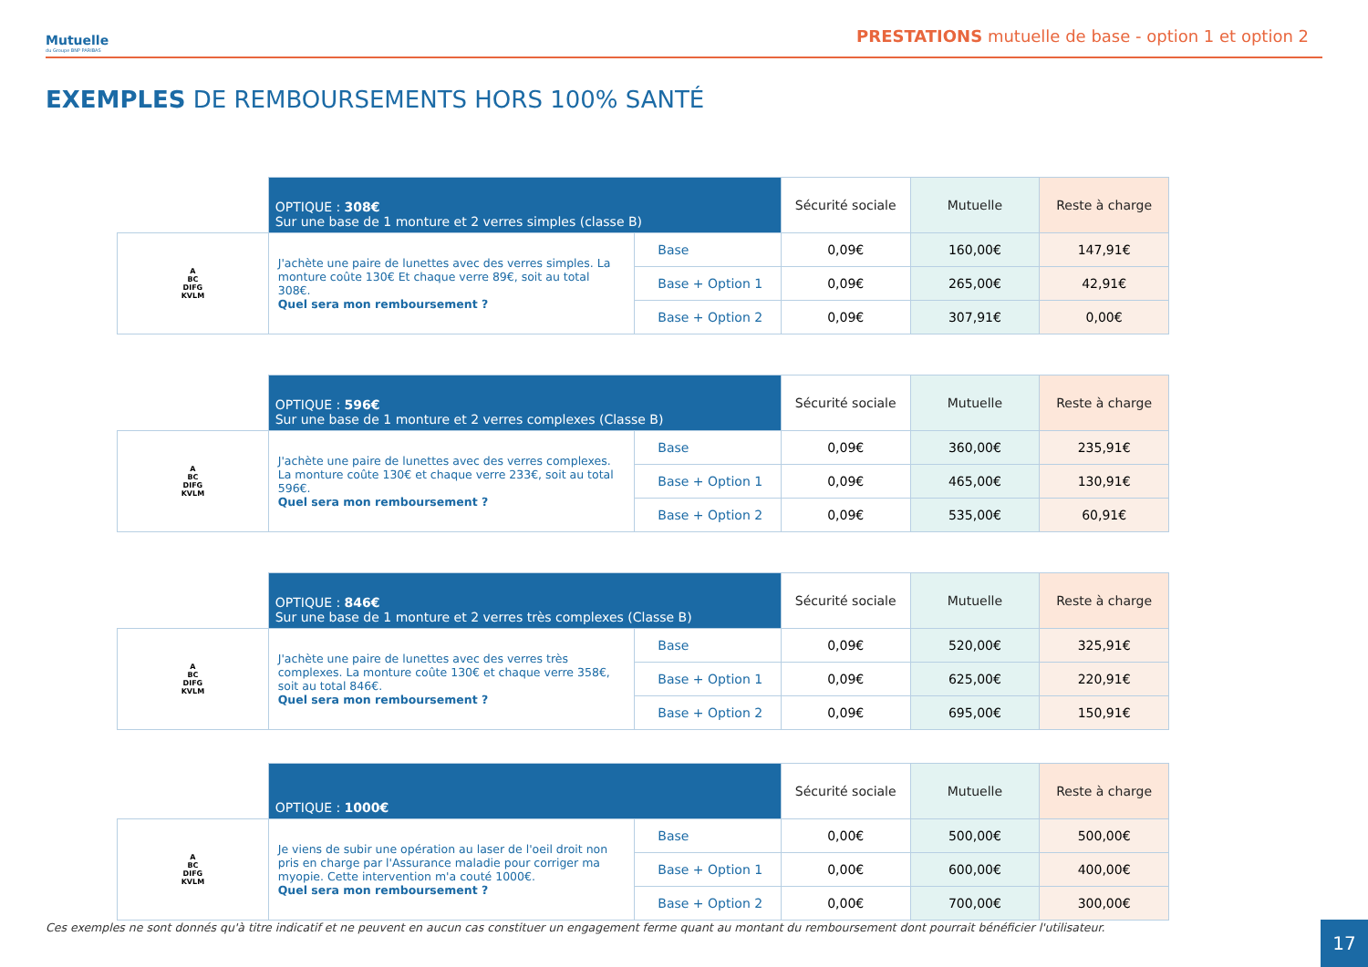Mutuelle
du Groupe BNP PARIBAS
PRESTATIONS mutuelle de base - option 1 et option 2
EXEMPLES DE REMBOURSEMENTS HORS 100% SANTÉ
| | OPTIQUE : 308€ Sur une base de 1 monture et 2 verres simples (classe B) | | Sécurité sociale | Mutuelle | Reste à charge |
| A BC DIFG KVLM | J'achète une paire de lunettes avec des verres simples. La monture coûte 130€ Et chaque verre 89€, soit au total 308€. Quel sera mon remboursement ? | Base | 0,09€ | 160,00€ | 147,91€ |
| | | Base + Option 1 | 0,09€ | 265,00€ | 42,91€ |
| | | Base + Option 2 | 0,09€ | 307,91€ | 0,00€ |
| | OPTIQUE : 596€ Sur une base de 1 monture et 2 verres complexes (Classe B) | | Sécurité sociale | Mutuelle | Reste à charge |
| A BC DIFG KVLM | J'achète une paire de lunettes avec des verres complexes. La monture coûte 130€ et chaque verre 233€, soit au total 596€. Quel sera mon remboursement ? | Base | 0,09€ | 360,00€ | 235,91€ |
| | | Base + Option 1 | 0,09€ | 465,00€ | 130,91€ |
| | | Base + Option 2 | 0,09€ | 535,00€ | 60,91€ |
| | OPTIQUE : 846€ Sur une base de 1 monture et 2 verres très complexes (Classe B) | | Sécurité sociale | Mutuelle | Reste à charge |
| A BC DIFG KVLM | J'achète une paire de lunettes avec des verres très complexes. La monture coûte 130€ et chaque verre 358€, soit au total 846€. Quel sera mon remboursement ? | Base | 0,09€ | 520,00€ | 325,91€ |
| | | Base + Option 1 | 0,09€ | 625,00€ | 220,91€ |
| | | Base + Option 2 | 0,09€ | 695,00€ | 150,91€ |
| | OPTIQUE : 1000€ | | Sécurité sociale | Mutuelle | Reste à charge |
| A BC DIFG KVLM | Je viens de subir une opération au laser de l'oeil droit non pris en charge par l'Assurance maladie pour corriger ma myopie. Cette intervention m'a couté 1000€. Quel sera mon remboursement ? | Base | 0,00€ | 500,00€ | 500,00€ |
| | | Base + Option 1 | 0,00€ | 600,00€ | 400,00€ |
| | | Base + Option 2 | 0,00€ | 700,00€ | 300,00€ |
Ces exemples ne sont donnés qu'à titre indicatif et ne peuvent en aucun cas constituer un engagement ferme quant au montant du remboursement dont pourrait bénéficier l'utilisateur.
17